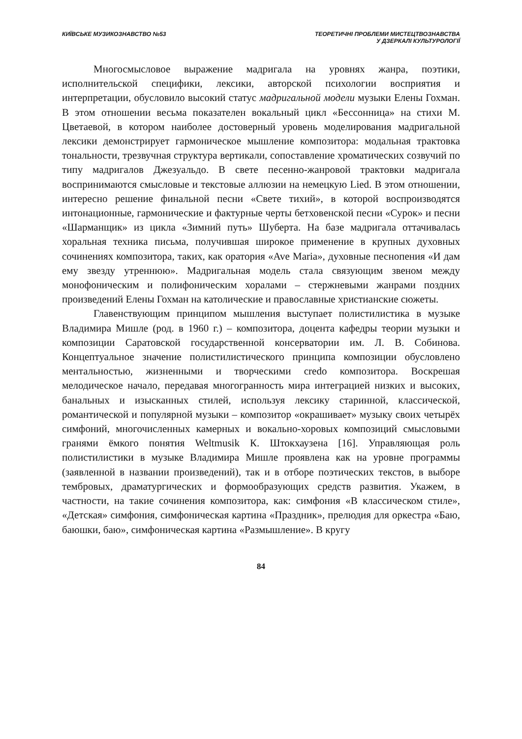КИЇВСЬКЕ МУЗИКОЗНАВСТВО №53 ТЕОРЕТИЧНІ ПРОБЛЕМИ МИСТЕЦТВОЗНАВСТВА
У ДЗЕРКАЛІ КУЛЬТУРОЛОГІЇ
Многосмысловое выражение мадригала на уровнях жанра, поэтики, исполнительской специфики, лексики, авторской психологии восприятия и интерпретации, обусловило высокий статус мадригальной модели музыки Елены Гохман. В этом отношении весьма показателен вокальный цикл «Бессонница» на стихи М. Цветаевой, в котором наиболее достоверный уровень моделирования мадригальной лексики демонстрирует гармоническое мышление композитора: модальная трактовка тональности, трезвучная структура вертикали, сопоставление хроматических созвучий по типу мадригалов Джезуальдо. В свете песенно-жанровой трактовки мадригала воспринимаются смысловые и текстовые аллюзии на немецкую Lied. В этом отношении, интересно решение финальной песни «Свете тихий», в которой воспроизводятся интонационные, гармонические и фактурные черты бетховенской песни «Сурок» и песни «Шарманщик» из цикла «Зимний путь» Шуберта. На базе мадригала оттачивалась хоральная техника письма, получившая широкое применение в крупных духовных сочинениях композитора, таких, как оратория «Ave Maria», духовные песнопения «И дам ему звезду утреннюю». Мадригальная модель стала связующим звеном между монофоническим и полифоническим хоралами – стержневыми жанрами поздних произведений Елены Гохман на католические и православные христианские сюжеты.
Главенствующим принципом мышления выступает полистилистика в музыке Владимира Мишле (род. в 1960 г.) – композитора, доцента кафедры теории музыки и композиции Саратовской государственной консерватории им. Л. В. Собинова. Концептуальное значение полистилистического принципа композиции обусловлено ментальностью, жизненными и творческими credo композитора. Воскрешая мелодическое начало, передавая многогранность мира интеграцией низких и высоких, банальных и изысканных стилей, используя лексику старинной, классической, романтической и популярной музыки – композитор «окрашивает» музыку своих четырёх симфоний, многочисленных камерных и вокально-хоровых композиций смысловыми гранями ёмкого понятия Weltmusik К. Штокхаузена [16]. Управляющая роль полистилистики в музыке Владимира Мишле проявлена как на уровне программы (заявленной в названии произведений), так и в отборе поэтических текстов, в выборе тембровых, драматургических и формообразующих средств развития. Укажем, в частности, на такие сочинения композитора, как: симфония «В классическом стиле», «Детская» симфония, симфоническая картина «Праздник», прелюдия для оркестра «Баю, баюшки, баю», симфоническая картина «Размышление». В кругу
84